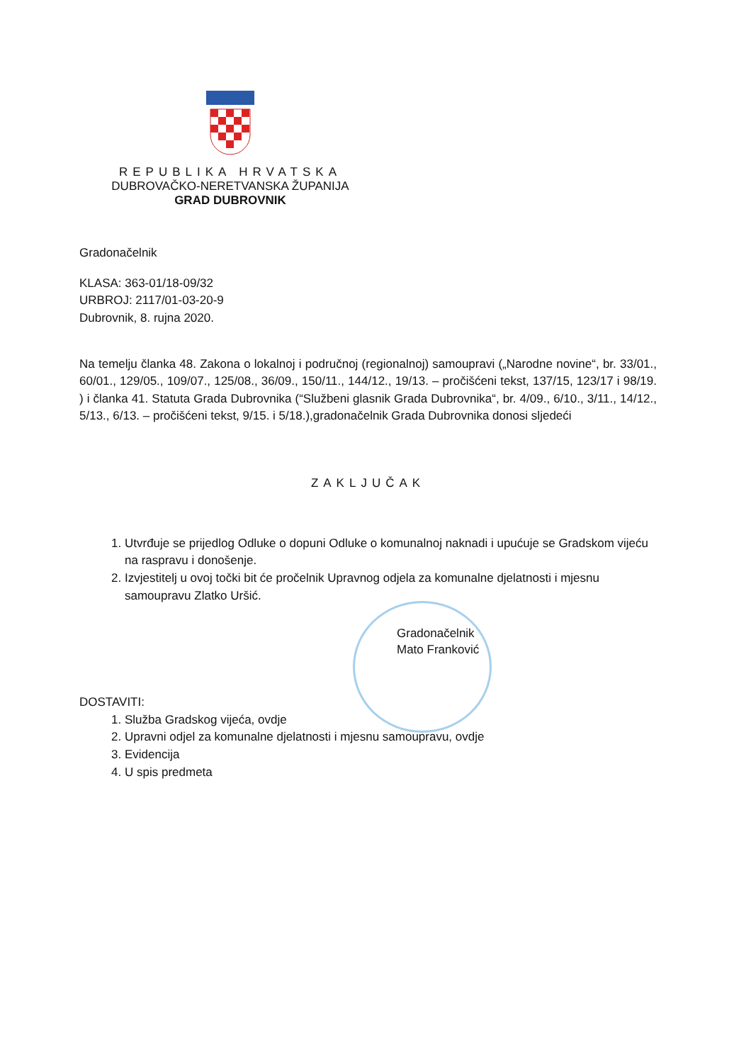REPUBLIKA HRVATSKA
DUBROVAČKO-NERETVANSKA ŽUPANIJA
GRAD DUBROVNIK
Gradonačelnik
KLASA: 363-01/18-09/32
URBROJ: 2117/01-03-20-9
Dubrovnik, 8. rujna 2020.
Na temelju članka 48. Zakona o lokalnoj i područnoj (regionalnoj) samoupravi („Narodne novine“, br. 33/01., 60/01., 129/05., 109/07., 125/08., 36/09., 150/11., 144/12., 19/13. – pročišćeni tekst, 137/15, 123/17 i 98/19. ) i članka 41. Statuta Grada Dubrovnika (“Službeni glasnik Grada Dubrovnika“, br. 4/09., 6/10., 3/11., 14/12., 5/13., 6/13. – pročišćeni tekst, 9/15. i 5/18.),gradonačelnik Grada Dubrovnika donosi sljedeći
ZAKLJUČAK
1. Utvrđuje se prijedlog Odluke o dopuni Odluke o komunalnoj naknadi i upućuje se Gradskom vijeću na raspravu i donošenje.
2. Izvjestitelj u ovoj točki bit će pročelnik Upravnog odjela za komunalne djelatnosti i mjesnu samoupravu Zlatko Uršić.
Gradonačelnik
Mato Franković
DOSTAVITI:
1. Služba Gradskog vijeća, ovdje
2. Upravni odjel za komunalne djelatnosti i mjesnu samoupravu, ovdje
3. Evidencija
4. U spis predmeta